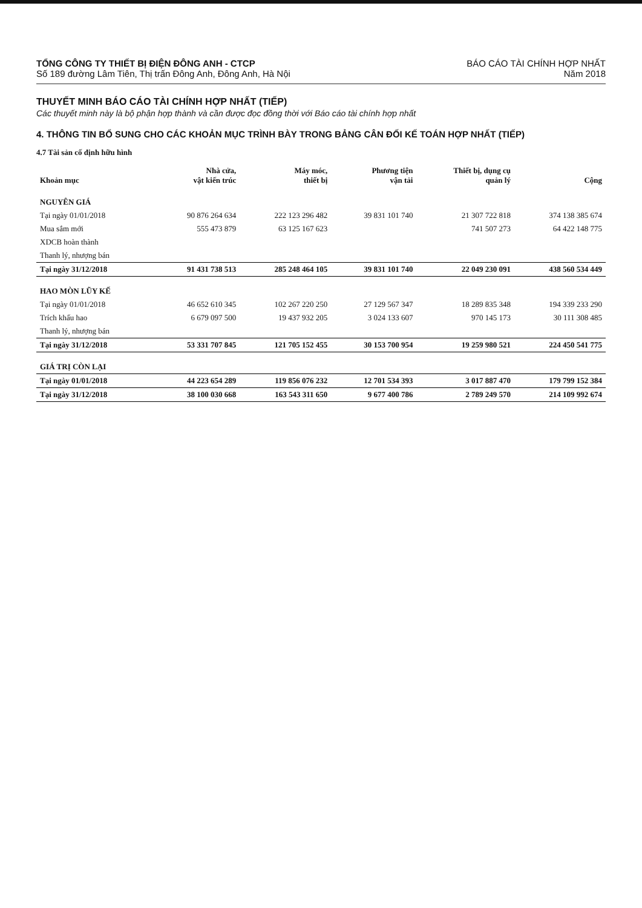TỔNG CÔNG TY THIẾT BỊ ĐIỆN ĐÔNG ANH - CTCP
Số 189 đường Lâm Tiên, Thị trấn Đông Anh, Đông Anh, Hà Nội
BÁO CÁO TÀI CHÍNH HỢP NHẤT
Năm 2018
THUYẾT MINH BÁO CÁO TÀI CHÍNH HỢP NHẤT (TIẾP)
Các thuyết minh này là bộ phận hợp thành và cần được đọc đồng thời với Báo cáo tài chính hợp nhất
4. THÔNG TIN BỔ SUNG CHO CÁC KHOẢN MỤC TRÌNH BÀY TRONG BẢNG CÂN ĐỐI KẾ TOÁN HỢP NHẤT (TIẾP)
4.7 Tài sản cố định hữu hình
| Khoản mục | Nhà cửa, vật kiến trúc | Máy móc, thiết bị | Phương tiện vận tải | Thiết bị, dụng cụ quản lý | Cộng |
| --- | --- | --- | --- | --- | --- |
| NGUYÊN GIÁ | | | | | |
| Tại ngày 01/01/2018 | 90 876 264 634 | 222 123 296 482 | 39 831 101 740 | 21 307 722 818 | 374 138 385 674 |
| Mua sắm mới | 555 473 879 | 63 125 167 623 | | 741 507 273 | 64 422 148 775 |
| XDCB hoàn thành | | | | | |
| Thanh lý, nhượng bán | | | | | |
| Tại ngày 31/12/2018 | 91 431 738 513 | 285 248 464 105 | 39 831 101 740 | 22 049 230 091 | 438 560 534 449 |
| HAO MÒN LŨY KẾ | | | | | |
| Tại ngày 01/01/2018 | 46 652 610 345 | 102 267 220 250 | 27 129 567 347 | 18 289 835 348 | 194 339 233 290 |
| Trích khấu hao | 6 679 097 500 | 19 437 932 205 | 3 024 133 607 | 970 145 173 | 30 111 308 485 |
| Thanh lý, nhượng bán | | | | | |
| Tại ngày 31/12/2018 | 53 331 707 845 | 121 705 152 455 | 30 153 700 954 | 19 259 980 521 | 224 450 541 775 |
| GIÁ TRỊ CÒN LẠI | | | | | |
| Tại ngày 01/01/2018 | 44 223 654 289 | 119 856 076 232 | 12 701 534 393 | 3 017 887 470 | 179 799 152 384 |
| Tại ngày 31/12/2018 | 38 100 030 668 | 163 543 311 650 | 9 677 400 786 | 2 789 249 570 | 214 109 992 674 |